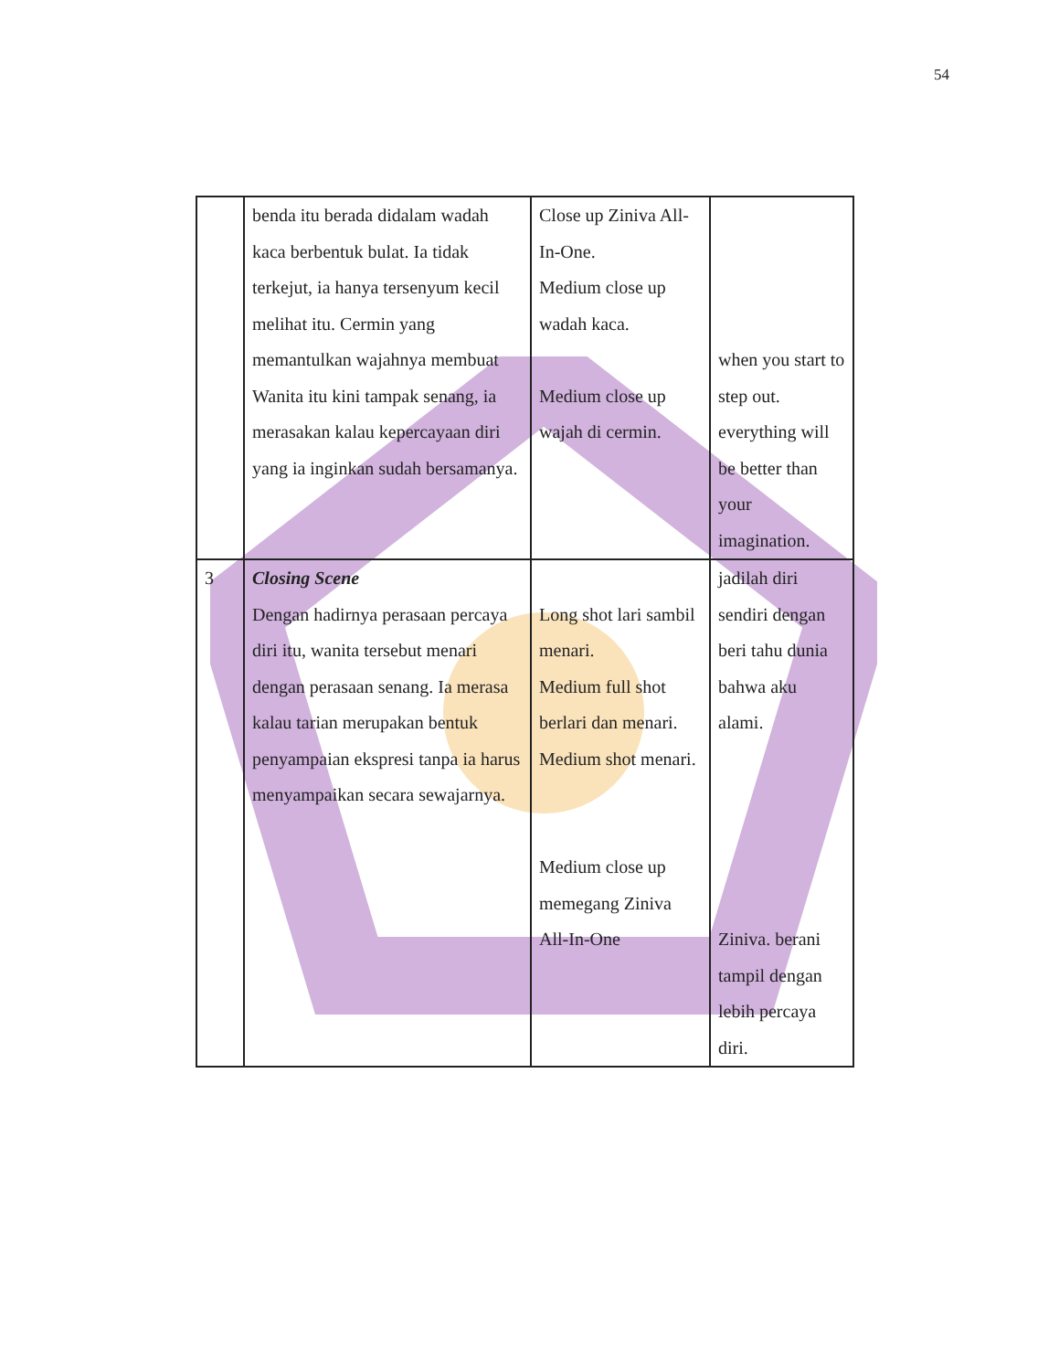54
| | benda itu berada didalam wadah kaca berbentuk bulat. Ia tidak terkejut, ia hanya tersenyum kecil melihat itu. Cermin yang memantulkan wajahnya membuat Wanita itu kini tampak senang, ia merasakan kalau kepercayaan diri yang ia inginkan sudah bersamanya. | Close up Ziniva All-In-One. Medium close up wadah kaca. Medium close up wajah di cermin. | when you start to step out. everything will be better than your imagination. |
| 3 | Closing Scene Dengan hadirnya perasaan percaya diri itu, wanita tersebut menari dengan perasaan senang. Ia merasa kalau tarian merupakan bentuk penyampaian ekspresi tanpa ia harus menyampaikan secara sewajarnya. | Long shot lari sambil menari. Medium full shot berlari dan menari. Medium shot menari. Medium close up memegang Ziniva All-In-One | jadilah diri sendiri dengan beri tahu dunia bahwa aku alami. Ziniva. berani tampil dengan lebih percaya diri. |